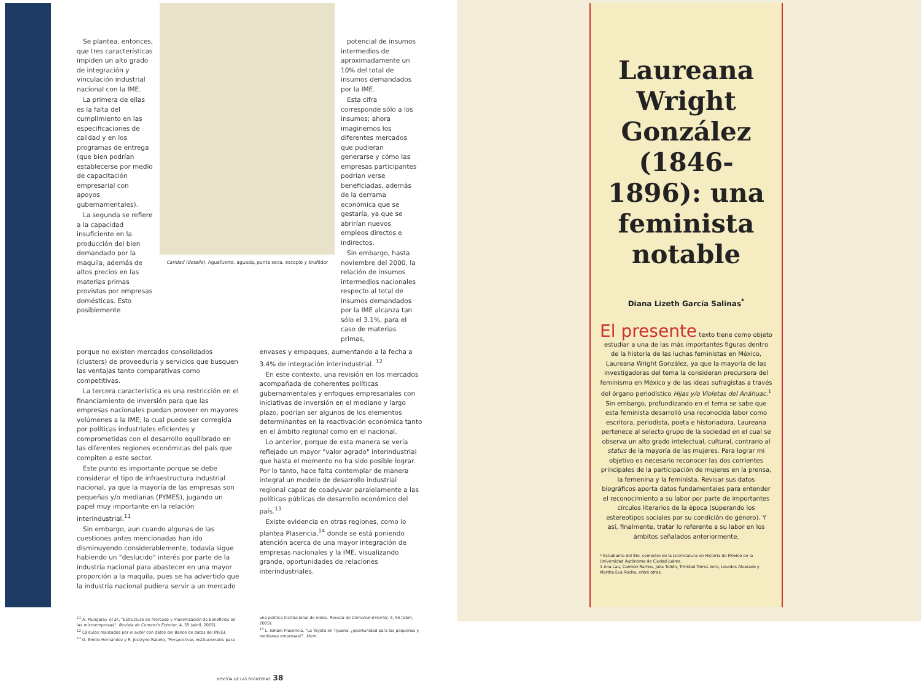Se plantea, entonces, que tres características impiden un alto grado de integración y vinculación industrial nacional con la IME.
La primera de ellas es la falta del cumplimiento en las especificaciones de calidad y en los programas de entrega (que bien podrían establecerse por medio de capacitación empresarial con apoyos gubernamentales).
La segunda se refiere a la capacidad insuficiente en la producción del bien demandado por la maquila, además de altos precios en las materias primas provistas por empresas domésticas. Esto posiblemente
Caridad (detalle). Aguafuerte, aguada, punta seca, escoplo y bruñidor
potencial de insumos intermedios de aproximadamente un 10% del total de insumos demandados por la IME.
Esta cifra corresponde sólo a los insumos; ahora imaginemos los diferentes mercados que pudieran generarse y cómo las empresas participantes podrían verse beneficiadas, además de la derrama económica que se gestaría, ya que se abrirían nuevos empleos directos e indirectos.
Sin embargo, hasta noviembre del 2000, la relación de insumos intermedios nacionales respecto al total de insumos demandados por la IME alcanza tan sólo el 3.1%, para el caso de materias primas,
porque no existen mercados consolidados (clusters) de proveeduría y servicios que busquen las ventajas tanto comparativas como competitivas.
La tercera característica es una restricción en el financiamiento de inversión para que las empresas nacionales puedan proveer en mayores volúmenes a la IME, la cual puede ser corregida por políticas industriales eficientes y comprometidas con el desarrollo equilibrado en las diferentes regiones económicas del país que compiten a este sector.
Este punto es importante porque se debe considerar el tipo de infraestructura industrial nacional, ya que la mayoría de las empresas son pequeñas y/o medianas (PYMES), jugando un papel muy importante en la relación interindustrial.<sup>11</sup>
Sin embargo, aun cuando algunas de las cuestiones antes mencionadas han ido disminuyendo considerablemente, todavía sigue habiendo un "deslucido" interés por parte de la industria nacional para abastecer en una mayor proporción a la maquila, pues se ha advertido que la industria nacional pudiera servir a un mercado
envases y empaques, aumentando a la fecha a 3.4% de integración interindustrial. <sup>12</sup>
En este contexto, una revisión en los mercados acompañada de coherentes políticas gubernamentales y enfoques empresariales con iniciativas de inversión en el mediano y largo plazo, podrían ser algunos de los elementos determinantes en la reactivación económica tanto en el ámbito regional como en el nacional.
Lo anterior, porque de esta manera se vería reflejado un mayor "valor agrado" interindustrial que hasta el momento no ha sido posible lograr. Por lo tanto, hace falta contemplar de manera integral un modelo de desarrollo industrial regional capaz de coadyuvar paralelamente a las políticas públicas de desarrollo económico del país.<sup>13</sup>
Existe evidencia en otras regiones, como lo plantea Plasencia,<sup>14</sup> donde se está poniendo atención acerca de una mayor integración de empresas nacionales y la IME, visualizando grande, oportunidades de relaciones interindustriales.
<sup>11</sup> A. Mungaray et al., "Estructura de mercado y maximización de beneficios en las microempresas". Revista de Comercio Exterior, 4, 55 (abril, 2005).
<sup>12</sup> Cálculos realizados por el autor con datos del Banco de datos del INEGI.
<sup>13</sup> G. Emilio Hernández y R. Jocelyne Rabelo, "Perspectivas institucionales para una política institucional de redes. Revista de Comercio Exterior, 4, 55 (abril, 2005).
<sup>14</sup> L. Ismael Plasencia, "La Toyota en Tijuana: ¿oportunidad para las pequeñas y medianas empresas?". Idem.
REVISTA DE LAS FRONTERAS 38
Laureana Wright González (1846-1896): una feminista notable
Diana Lizeth García Salinas<sup>*</sup>
El presente texto tiene como objeto estudiar a una de las más importantes figuras dentro de la historia de las luchas feministas en México, Laureana Wright González, ya que la mayoría de las investigadoras del tema la consideran precursora del feminismo en México y de las ideas sufragistas a través del órgano periodístico Hijas y/o Violetas del Anáhuac.<sup>1</sup> Sin embargo, profundizando en el tema se sabe que esta feminista desarrolló una reconocida labor como escritora, periodista, poeta e historiadora. Laureana pertenece al selecto grupo de la sociedad en el cual se observa un alto grado intelectual, cultural, contrario al status de la mayoría de las mujeres. Para lograr mi objetivo es necesario reconocer las dos corrientes principales de la participación de mujeres en la prensa, la femenina y la feminista. Revisar sus datos biográficos aporta datos fundamentales para entender el reconocimiento a su labor por parte de importantes círculos literarios de la época (superando los estereotipos sociales por su condición de género). Y así, finalmente, tratar lo referente a su labor en los ámbitos señalados anteriormente.
* Estudiante del 5to. semestre de la Licenciatura en Historia de México en la Universidad Autónoma de Ciudad Juárez.
1 Ana Lau, Carmen Ramos, Julia Tuñón, Trinidad Torres Vera, Lourdes Alvarado y Martha Eva Rocha, entre otras.